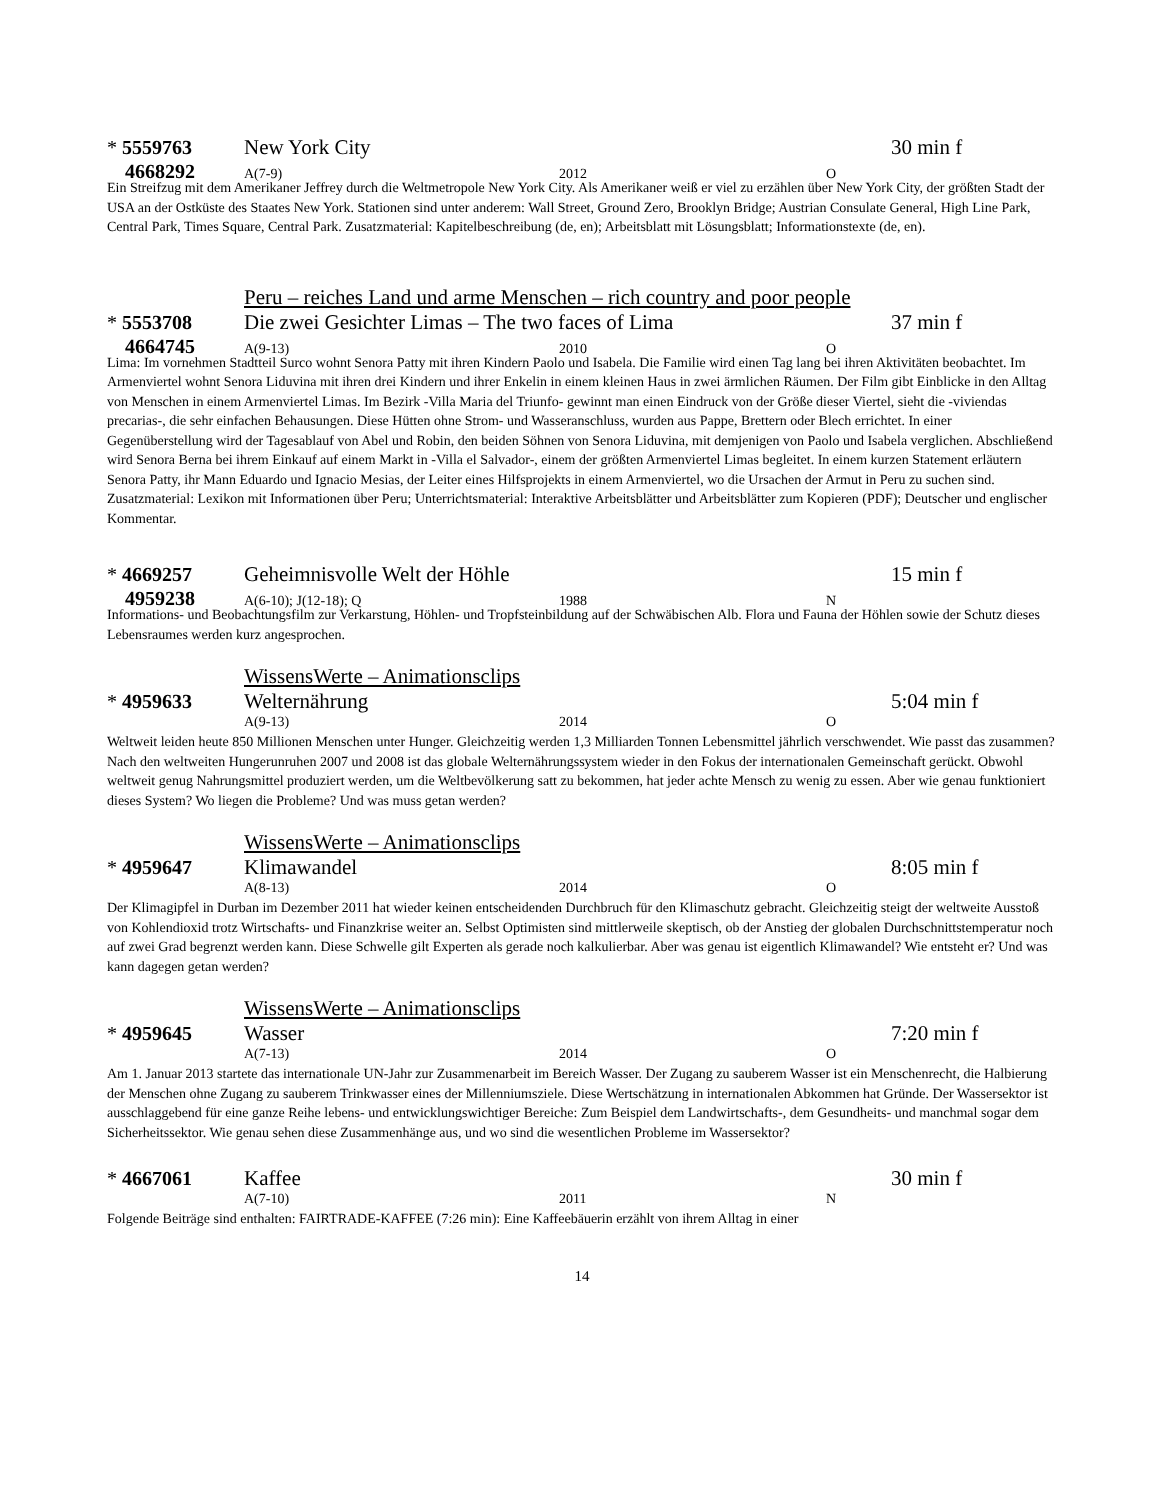* 5559763 New York City 30 min f
4668292 A(7-9) 2012 O
Ein Streifzug mit dem Amerikaner Jeffrey durch die Weltmetropole New York City. Als Amerikaner weiß er viel zu erzählen über New York City, der größten Stadt der USA an der Ostküste des Staates New York. Stationen sind unter anderem: Wall Street, Ground Zero, Brooklyn Bridge; Austrian Consulate General, High Line Park, Central Park, Times Square, Central Park. Zusatzmaterial: Kapitelbeschreibung (de, en); Arbeitsblatt mit Lösungsblatt; Informationstexte (de, en).
Peru – reiches Land und arme Menschen – rich country and poor people
* 5553708 Die zwei Gesichter Limas – The two faces of Lima 37 min f
4664745 A(9-13) 2010 O
Lima: Im vornehmen Stadtteil Surco wohnt Senora Patty mit ihren Kindern Paolo und Isabela. Die Familie wird einen Tag lang bei ihren Aktivitäten beobachtet. Im Armenviertel wohnt Senora Liduvina mit ihren drei Kindern und ihrer Enkelin in einem kleinen Haus in zwei ärmlichen Räumen. Der Film gibt Einblicke in den Alltag von Menschen in einem Armenviertel Limas. Im Bezirk -Villa Maria del Triunfo- gewinnt man einen Eindruck von der Größe dieser Viertel, sieht die -viviendas precarias-, die sehr einfachen Behausungen. Diese Hütten ohne Strom- und Wasseranschluss, wurden aus Pappe, Brettern oder Blech errichtet. In einer Gegenüberstellung wird der Tagesablauf von Abel und Robin, den beiden Söhnen von Senora Liduvina, mit demjenigen von Paolo und Isabela verglichen. Abschließend wird Senora Berna bei ihrem Einkauf auf einem Markt in -Villa el Salvador-, einem der größten Armenviertel Limas begleitet. In einem kurzen Statement erläutern Senora Patty, ihr Mann Eduardo und Ignacio Mesias, der Leiter eines Hilfsprojekts in einem Armenviertel, wo die Ursachen der Armut in Peru zu suchen sind. Zusatzmaterial: Lexikon mit Informationen über Peru; Unterrichtsmaterial: Interaktive Arbeitsblätter und Arbeitsblätter zum Kopieren (PDF); Deutscher und englischer Kommentar.
* 4669257 Geheimnisvolle Welt der Höhle 15 min f
4959238 A(6-10); J(12-18); Q 1988 N
Informations- und Beobachtungsfilm zur Verkarstung, Höhlen- und Tropfsteinbildung auf der Schwäbischen Alb. Flora und Fauna der Höhlen sowie der Schutz dieses Lebensraumes werden kurz angesprochen.
WissensWerte – Animationsclips
* 4959633 Welternährung 5:04 min f
A(9-13) 2014 O
Weltweit leiden heute 850 Millionen Menschen unter Hunger. Gleichzeitig werden 1,3 Milliarden Tonnen Lebensmittel jährlich verschwendet. Wie passt das zusammen? Nach den weltweiten Hungerunruhen 2007 und 2008 ist das globale Welternährungssystem wieder in den Fokus der internationalen Gemeinschaft gerückt. Obwohl weltweit genug Nahrungsmittel produziert werden, um die Weltbevölkerung satt zu bekommen, hat jeder achte Mensch zu wenig zu essen. Aber wie genau funktioniert dieses System? Wo liegen die Probleme? Und was muss getan werden?
WissensWerte – Animationsclips
* 4959647 Klimawandel 8:05 min f
A(8-13) 2014 O
Der Klimagipfel in Durban im Dezember 2011 hat wieder keinen entscheidenden Durchbruch für den Klimaschutz gebracht. Gleichzeitig steigt der weltweite Ausstoß von Kohlendioxid trotz Wirtschafts- und Finanzkrise weiter an. Selbst Optimisten sind mittlerweile skeptisch, ob der Anstieg der globalen Durchschnittstemperatur noch auf zwei Grad begrenzt werden kann. Diese Schwelle gilt Experten als gerade noch kalkulierbar. Aber was genau ist eigentlich Klimawandel? Wie entsteht er? Und was kann dagegen getan werden?
WissensWerte – Animationsclips
* 4959645 Wasser 7:20 min f
A(7-13) 2014 O
Am 1. Januar 2013 startete das internationale UN-Jahr zur Zusammenarbeit im Bereich Wasser. Der Zugang zu sauberem Wasser ist ein Menschenrecht, die Halbierung der Menschen ohne Zugang zu sauberem Trinkwasser eines der Millenniumsziele. Diese Wertschätzung in internationalen Abkommen hat Gründe. Der Wassersektor ist ausschlaggebend für eine ganze Reihe lebens- und entwicklungswichtiger Bereiche: Zum Beispiel dem Landwirtschafts-, dem Gesundheits- und manchmal sogar dem Sicherheitssektor. Wie genau sehen diese Zusammenhänge aus, und wo sind die wesentlichen Probleme im Wassersektor?
* 4667061 Kaffee 30 min f
A(7-10) 2011 N
Folgende Beiträge sind enthalten: FAIRTRADE-KAFFEE (7:26 min): Eine Kaffeebäuerin erzählt von ihrem Alltag in einer
14